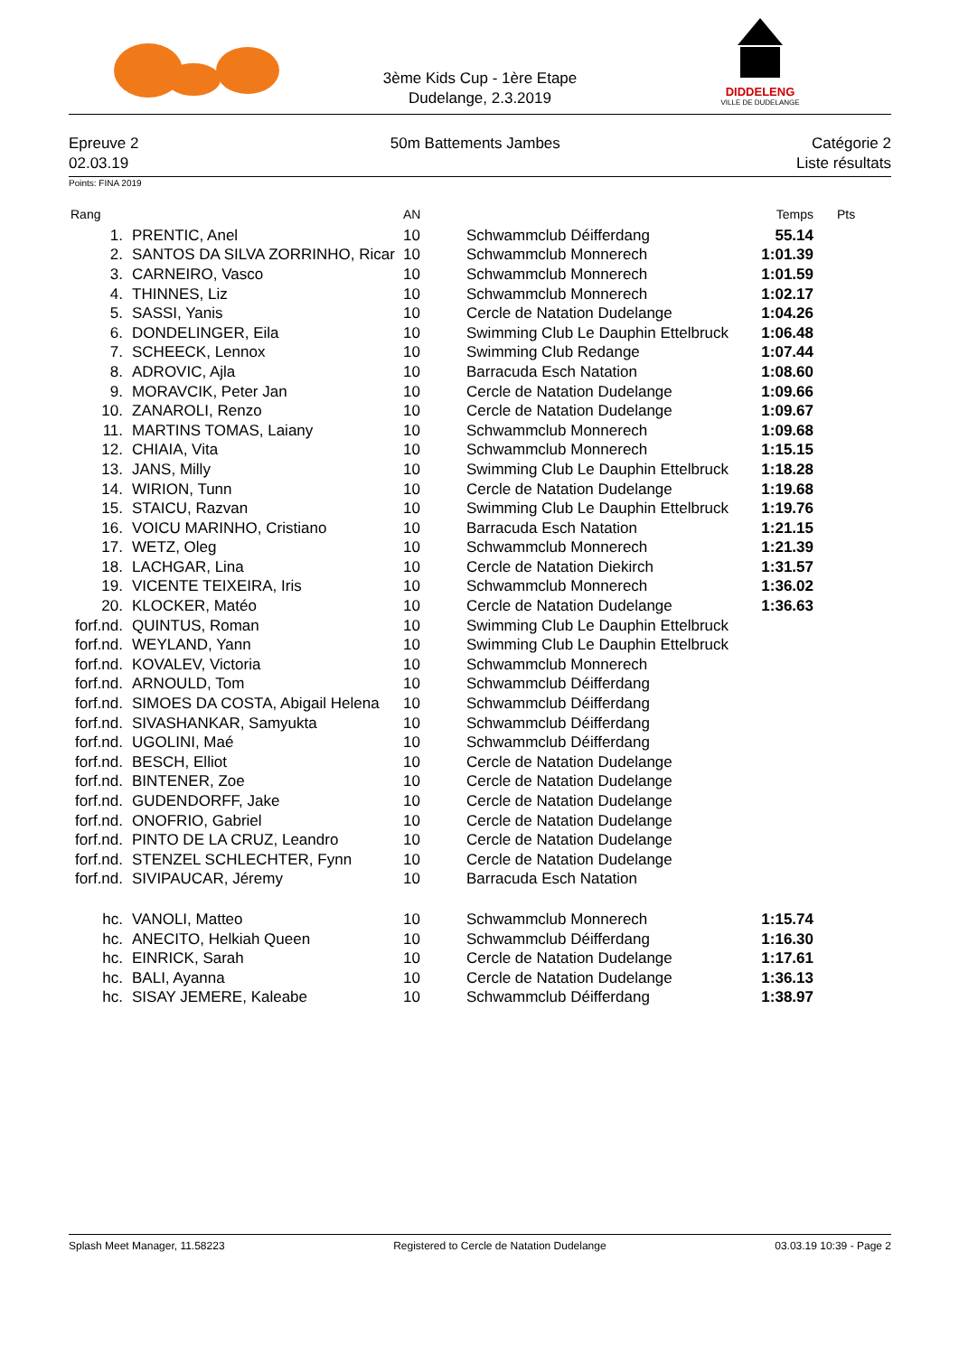3ème Kids Cup - 1ère Etape
Dudelange, 2.3.2019
DIDDELENG
VILLE DE DUDELANGE
Epreuve 2 50m Battements Jambes Catégorie 2
02.03.19 Liste résultats
Points: FINA 2019
| Rang | | AN | | Temps | Pts |
| --- | --- | --- | --- | --- | --- |
| 1. | PRENTIC, Anel | 10 | Schwammclub Déifferdang | 55.14 | |
| 2. | SANTOS DA SILVA ZORRINHO, Ricar | 10 | Schwammclub Monnerech | 1:01.39 | |
| 3. | CARNEIRO, Vasco | 10 | Schwammclub Monnerech | 1:01.59 | |
| 4. | THINNES, Liz | 10 | Schwammclub Monnerech | 1:02.17 | |
| 5. | SASSI, Yanis | 10 | Cercle de Natation Dudelange | 1:04.26 | |
| 6. | DONDELINGER, Eila | 10 | Swimming Club Le Dauphin Ettelbruck | 1:06.48 | |
| 7. | SCHEECK, Lennox | 10 | Swimming Club Redange | 1:07.44 | |
| 8. | ADROVIC, Ajla | 10 | Barracuda Esch Natation | 1:08.60 | |
| 9. | MORAVCIK, Peter Jan | 10 | Cercle de Natation Dudelange | 1:09.66 | |
| 10. | ZANAROLI, Renzo | 10 | Cercle de Natation Dudelange | 1:09.67 | |
| 11. | MARTINS TOMAS, Laiany | 10 | Schwammclub Monnerech | 1:09.68 | |
| 12. | CHIAIA, Vita | 10 | Schwammclub Monnerech | 1:15.15 | |
| 13. | JANS, Milly | 10 | Swimming Club Le Dauphin Ettelbruck | 1:18.28 | |
| 14. | WIRION, Tunn | 10 | Cercle de Natation Dudelange | 1:19.68 | |
| 15. | STAICU, Razvan | 10 | Swimming Club Le Dauphin Ettelbruck | 1:19.76 | |
| 16. | VOICU MARINHO, Cristiano | 10 | Barracuda Esch Natation | 1:21.15 | |
| 17. | WETZ, Oleg | 10 | Schwammclub Monnerech | 1:21.39 | |
| 18. | LACHGAR, Lina | 10 | Cercle de Natation Diekirch | 1:31.57 | |
| 19. | VICENTE TEIXEIRA, Iris | 10 | Schwammclub Monnerech | 1:36.02 | |
| 20. | KLOCKER, Matéo | 10 | Cercle de Natation Dudelange | 1:36.63 | |
| forf.nd. | QUINTUS, Roman | 10 | Swimming Club Le Dauphin Ettelbruck | | |
| forf.nd. | WEYLAND, Yann | 10 | Swimming Club Le Dauphin Ettelbruck | | |
| forf.nd. | KOVALEV, Victoria | 10 | Schwammclub Monnerech | | |
| forf.nd. | ARNOULD, Tom | 10 | Schwammclub Déifferdang | | |
| forf.nd. | SIMOES DA COSTA, Abigail Helena | 10 | Schwammclub Déifferdang | | |
| forf.nd. | SIVASHANKAR, Samyukta | 10 | Schwammclub Déifferdang | | |
| forf.nd. | UGOLINI, Maé | 10 | Schwammclub Déifferdang | | |
| forf.nd. | BESCH, Elliot | 10 | Cercle de Natation Dudelange | | |
| forf.nd. | BINTENER, Zoe | 10 | Cercle de Natation Dudelange | | |
| forf.nd. | GUDENDORFF, Jake | 10 | Cercle de Natation Dudelange | | |
| forf.nd. | ONOFRIO, Gabriel | 10 | Cercle de Natation Dudelange | | |
| forf.nd. | PINTO DE LA CRUZ, Leandro | 10 | Cercle de Natation Dudelange | | |
| forf.nd. | STENZEL SCHLECHTER, Fynn | 10 | Cercle de Natation Dudelange | | |
| forf.nd. | SIVIPAUCAR, Jéremy | 10 | Barracuda Esch Natation | | |
| hc. | VANOLI, Matteo | 10 | Schwammclub Monnerech | 1:15.74 | |
| hc. | ANECITO, Helkiah Queen | 10 | Schwammclub Déifferdang | 1:16.30 | |
| hc. | EINRICK, Sarah | 10 | Cercle de Natation Dudelange | 1:17.61 | |
| hc. | BALI, Ayanna | 10 | Cercle de Natation Dudelange | 1:36.13 | |
| hc. | SISAY JEMERE, Kaleabe | 10 | Schwammclub Déifferdang | 1:38.97 | |
Splash Meet Manager, 11.58223 Registered to Cercle de Natation Dudelange 03.03.19 10:39 - Page 2